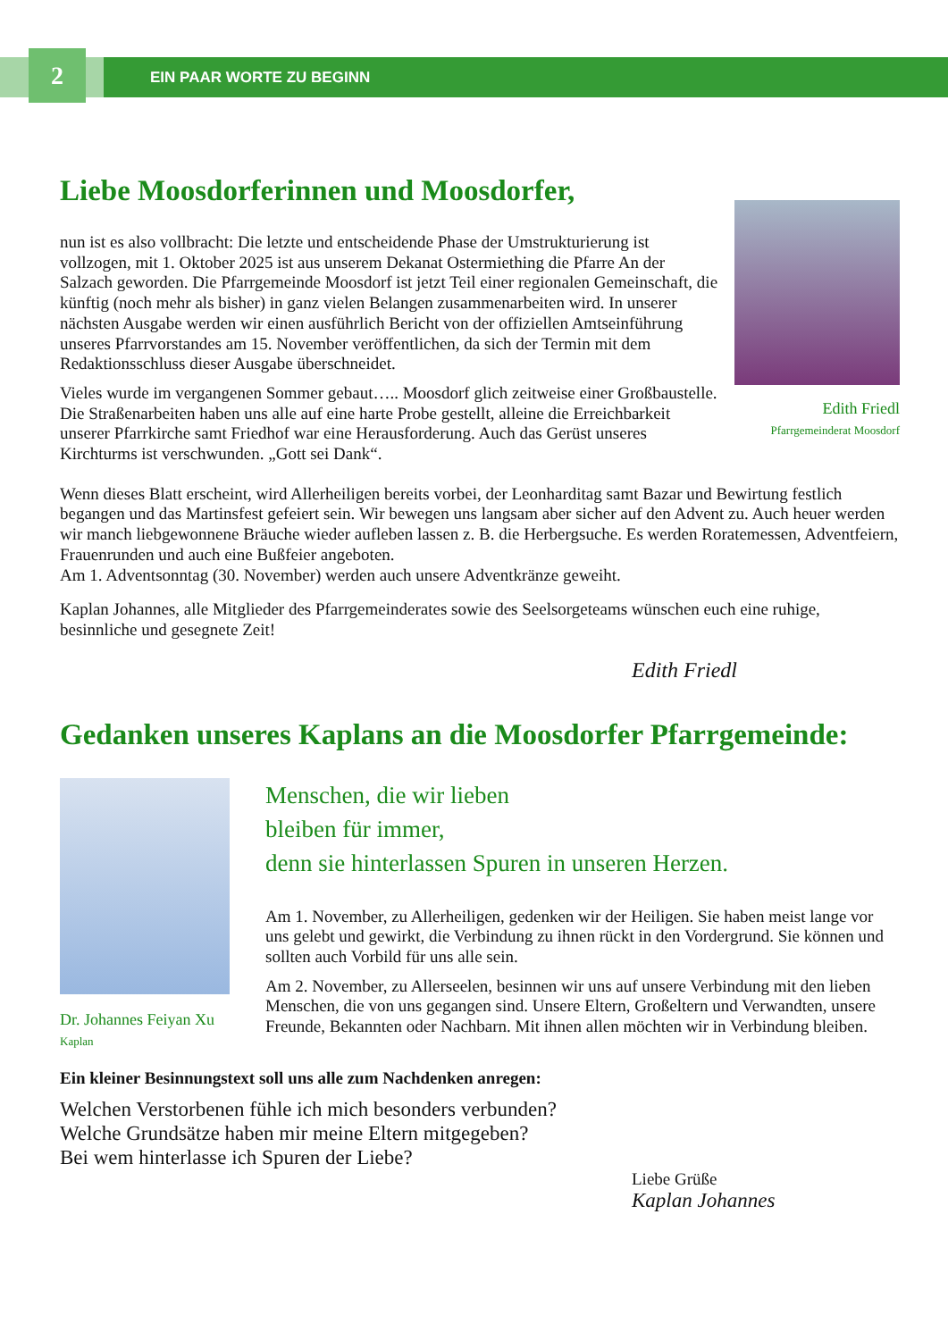2 EIN PAAR WORTE ZU BEGINN
Liebe Moosdorferinnen und Moosdorfer,
nun ist es also vollbracht: Die letzte und entscheidende Phase der Umstrukturierung ist vollzogen, mit 1. Oktober 2025 ist aus unserem Dekanat Ostermiething die Pfarre An der Salzach geworden. Die Pfarrgemeinde Moosdorf ist jetzt Teil einer regionalen Gemeinschaft, die künftig (noch mehr als bisher) in ganz vielen Belangen zusammenarbeiten wird. In unserer nächsten Ausgabe werden wir einen ausführlich Bericht von der offiziellen Amtseinführung unseres Pfarrvorstandes am 15. November veröffentlichen, da sich der Termin mit dem Redaktionsschluss dieser Ausgabe überschneidet.
Vieles wurde im vergangenen Sommer gebaut….. Moosdorf glich zeitweise einer Großbaustelle. Die Straßenarbeiten haben uns alle auf eine harte Probe gestellt, alleine die Erreichbarkeit unserer Pfarrkirche samt Friedhof war eine Herausforderung. Auch das Gerüst unseres Kirchturms ist verschwunden. „Gott sei Dank“.
Edith Friedl
Pfarrgemeinderat Moosdorf
Wenn dieses Blatt erscheint, wird Allerheiligen bereits vorbei, der Leonharditag samt Bazar und Bewirtung festlich begangen und das Martinsfest gefeiert sein. Wir bewegen uns langsam aber sicher auf den Advent zu. Auch heuer werden wir manch liebgewonnene Bräuche wieder aufleben lassen z. B. die Herbergsuche. Es werden Roratemessen, Adventfeiern, Frauenrunden und auch eine Bußfeier angeboten.
Am 1. Adventsonntag (30. November) werden auch unsere Adventkränze geweiht.
Kaplan Johannes, alle Mitglieder des Pfarrgemeinderates sowie des Seelsorgeteams wünschen euch eine ruhige, besinnliche und gesegnete Zeit!
Edith Friedl
Gedanken unseres Kaplans an die Moosdorfer Pfarrgemeinde:
Dr. Johannes Feiyan Xu
Kaplan
Menschen, die wir lieben
bleiben für immer,
denn sie hinterlassen Spuren in unseren Herzen.
Am 1. November, zu Allerheiligen, gedenken wir der Heiligen. Sie haben meist lange vor uns gelebt und gewirkt, die Verbindung zu ihnen rückt in den Vordergrund. Sie können und sollten auch Vorbild für uns alle sein.
Am 2. November, zu Allerseelen, besinnen wir uns auf unsere Verbindung mit den lieben Menschen, die von uns gegangen sind. Unsere Eltern, Großeltern und Verwandten, unsere Freunde, Bekannten oder Nachbarn. Mit ihnen allen möchten wir in Verbindung bleiben.
Ein kleiner Besinnungstext soll uns alle zum Nachdenken anregen:
Welchen Verstorbenen fühle ich mich besonders verbunden?
Welche Grundsätze haben mir meine Eltern mitgegeben?
Bei wem hinterlasse ich Spuren der Liebe?
Liebe Grüße
Kaplan Johannes